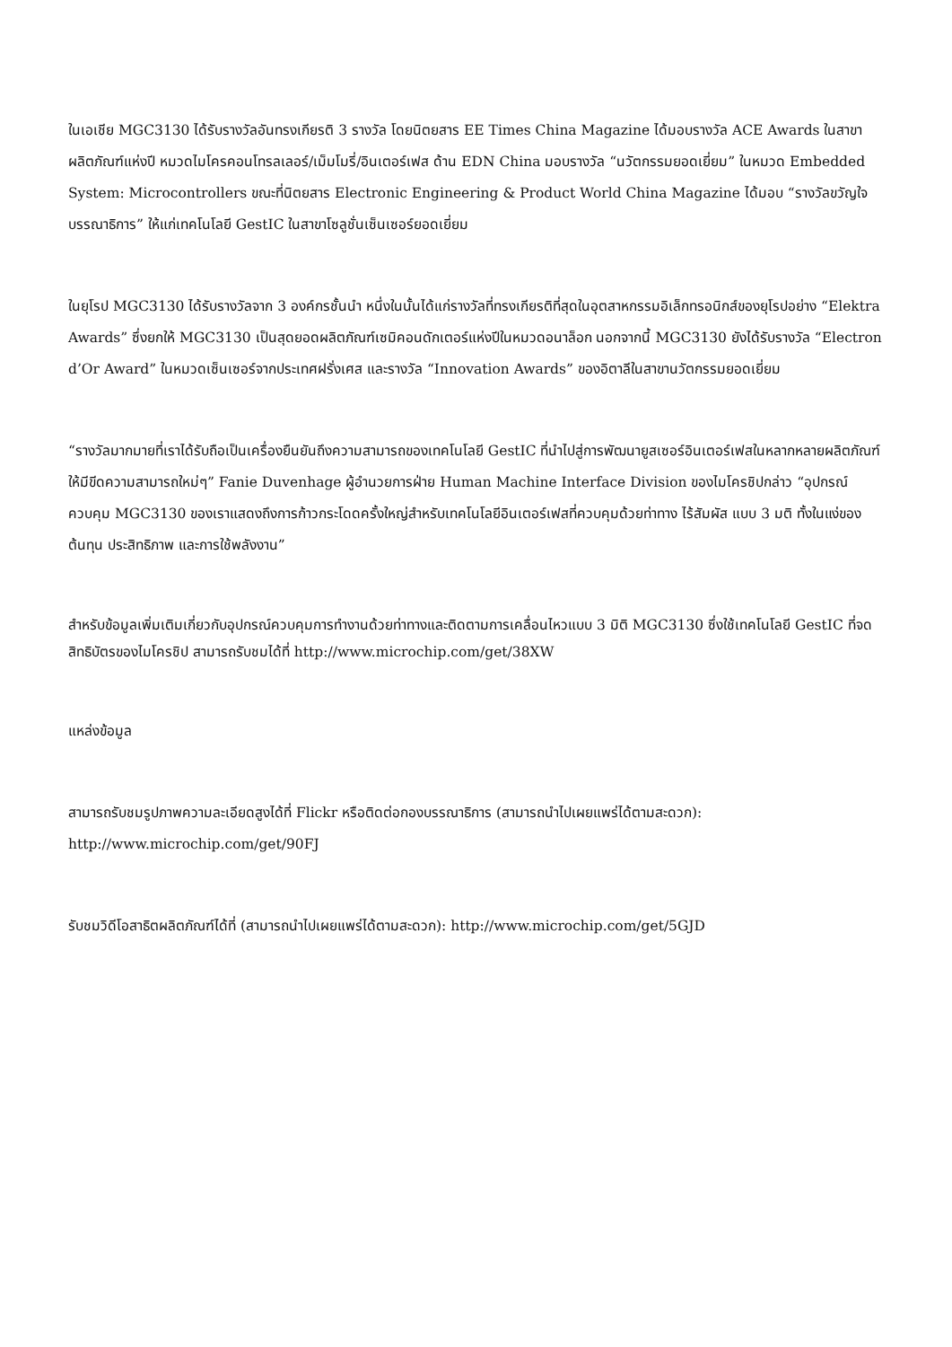ในเอเชีย MGC3130 ได้รับรางวัลอันทรงเกียรติ 3 รางวัล โดยนิตยสาร EE Times China Magazine ได้มอบรางวัล ACE Awards ในสาขาผลิตภัณฑ์แห่งปี หมวดไมโครคอนโทรลเลอร์/เม็มโมรี่/อินเตอร์เฟส ด้าน EDN China มอบรางวัล “นวัตกรรมยอดเยี่ยม” ในหมวด Embedded System: Microcontrollers ขณะที่นิตยสาร Electronic Engineering & Product World China Magazine ได้มอบ “รางวัลขวัญใจบรรณาธิการ” ให้แก่เทคโนโลยี GestIC ในสาขาโซลูชั่นเซ็นเซอร์ยอดเยี่ยม
ในยุโรป MGC3130 ได้รับรางวัลจาก 3 องค์กรชั้นนำ หนึ่งในนั้นได้แก่รางวัลที่ทรงเกียรติที่สุดในอุตสาหกรรมอิเล็กทรอนิกส์ของยุโรปอย่าง “Elektra Awards” ซึ่งยกให้ MGC3130 เป็นสุดยอดผลิตภัณฑ์เซมิคอนดักเตอร์แห่งปีในหมวดอนาล็อก นอกจากนี้ MGC3130 ยังได้รับรางวัล “Electron d’Or Award” ในหมวดเซ็นเซอร์จากประเทศฝรั่งเศส และรางวัล “Innovation Awards” ของอิตาลีในสาขานวัตกรรมยอดเยี่ยม
“รางวัลมากมายที่เราได้รับถือเป็นเครื่องยืนยันถึงความสามารถของเทคโนโลยี GestIC ที่นำไปสู่การพัฒนายูสเซอร์อินเตอร์เฟสในหลากหลายผลิตภัณฑ์ให้มีขีดความสามารถใหม่ๆ” Fanie Duvenhage ผู้อำนวยการฝ่าย Human Machine Interface Division ของไมโครชิปกล่าว “อุปกรณ์ควบคุม MGC3130 ของเราแสดงถึงการก้าวกระโดดครั้งใหญ่สำหรับเทคโนโลยีอินเตอร์เฟสที่ควบคุมด้วยท่าทาง ไร้สัมผัส แบบ 3 มติ ทั้งในแง่ของต้นทุน ประสิทธิภาพ และการใช้พลังงาน”
สำหรับข้อมูลเพิ่มเติมเกี่ยวกับอุปกรณ์ควบคุมการทำงานด้วยท่าทางและติดตามการเคลื่อนไหวแบบ 3 มิติ MGC3130 ซึ่งใช้เทคโนโลยี GestIC ที่จดสิทธิบัตรของไมโครชิป สามารถรับชมได้ที่ http://www.microchip.com/get/38XW
แหล่งข้อมูล
สามารถรับชมรูปภาพความละเอียดสูงได้ที่ Flickr หรือติดต่อกองบรรณาธิการ (สามารถนำไปเผยแพร่ได้ตามสะดวก): http://www.microchip.com/get/90FJ
รับชมวิดีโอสาธิตผลิตภัณฑ์ได้ที่ (สามารถนำไปเผยแพร่ได้ตามสะดวก): http://www.microchip.com/get/5GJD